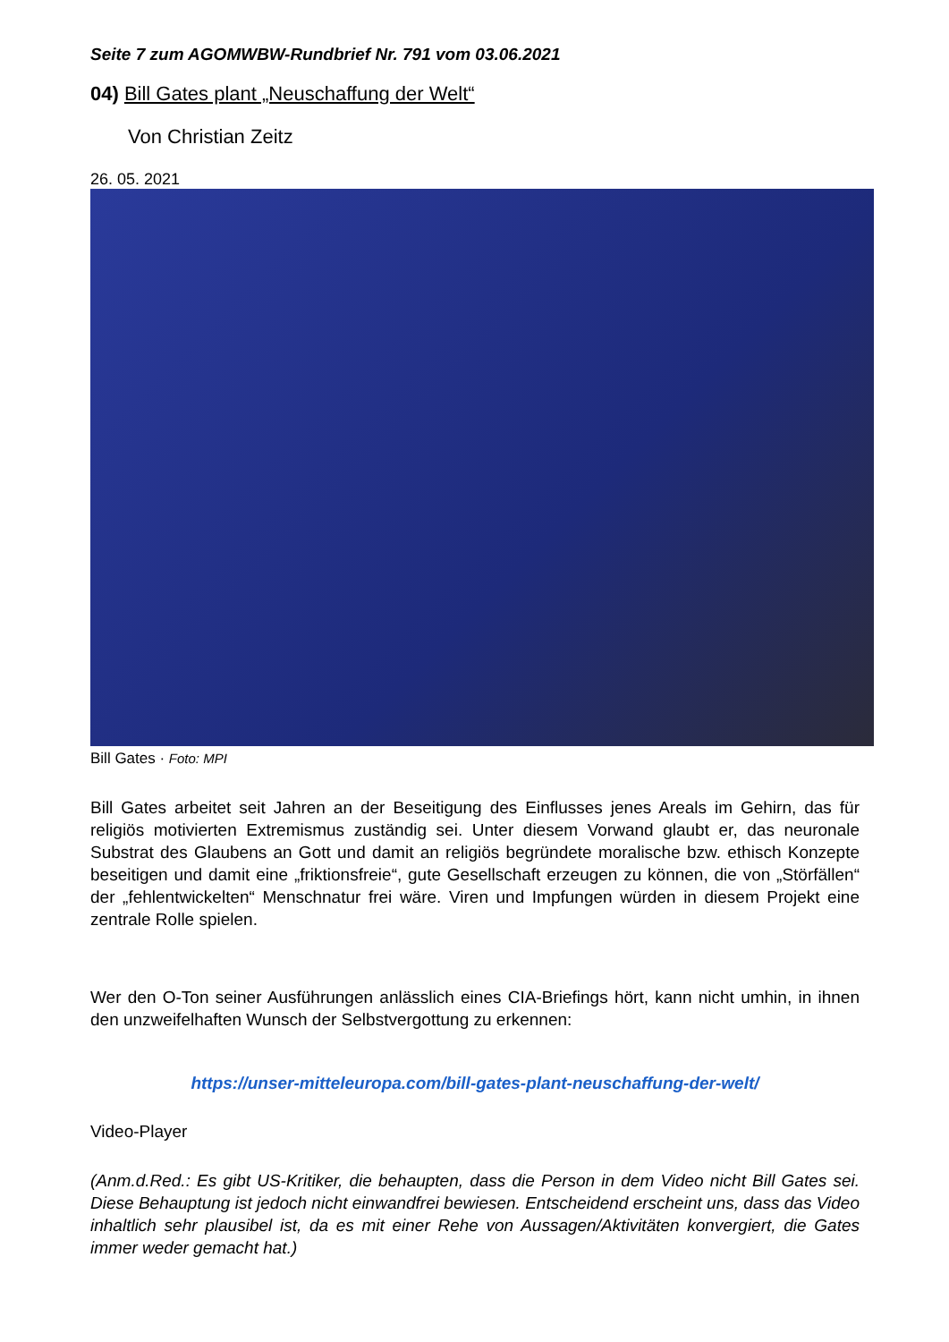Seite 7 zum AGOMWBW-Rundbrief Nr. 791 vom 03.06.2021
04) Bill Gates plant „Neuschaffung der Welt“
Von Christian Zeitz
26. 05. 2021
Bill Gates · Foto: MPI
Bill Gates arbeitet seit Jahren an der Beseitigung des Einflusses jenes Areals im Gehirn, das für religiös motivierten Extremismus zuständig sei. Unter diesem Vorwand glaubt er, das neuronale Substrat des Glaubens an Gott und damit an religiös begründete moralische bzw. ethisch Konzepte beseitigen und damit eine „friktionsfreie“, gute Gesellschaft erzeugen zu können, die von „Störfällen“ der „fehlentwickelten“ Menschnatur frei wäre. Viren und Impfungen würden in diesem Projekt eine zentrale Rolle spielen.
Wer den O-Ton seiner Ausführungen anlässlich eines CIA-Briefings hört, kann nicht umhin, in ihnen den unzweifelhaften Wunsch der Selbstvergottung zu erkennen:
https://unser-mitteleuropa.com/bill-gates-plant-neuschaffung-der-welt/
Video-Player
(Anm.d.Red.: Es gibt US-Kritiker, die behaupten, dass die Person in dem Video nicht Bill Gates sei. Diese Behauptung ist jedoch nicht einwandfrei bewiesen. Entscheidend erscheint uns, dass das Video inhaltlich sehr plausibel ist, da es mit einer Rehe von Aussagen/Aktivitäten konvergiert, die Gates immer weder gemacht hat.)